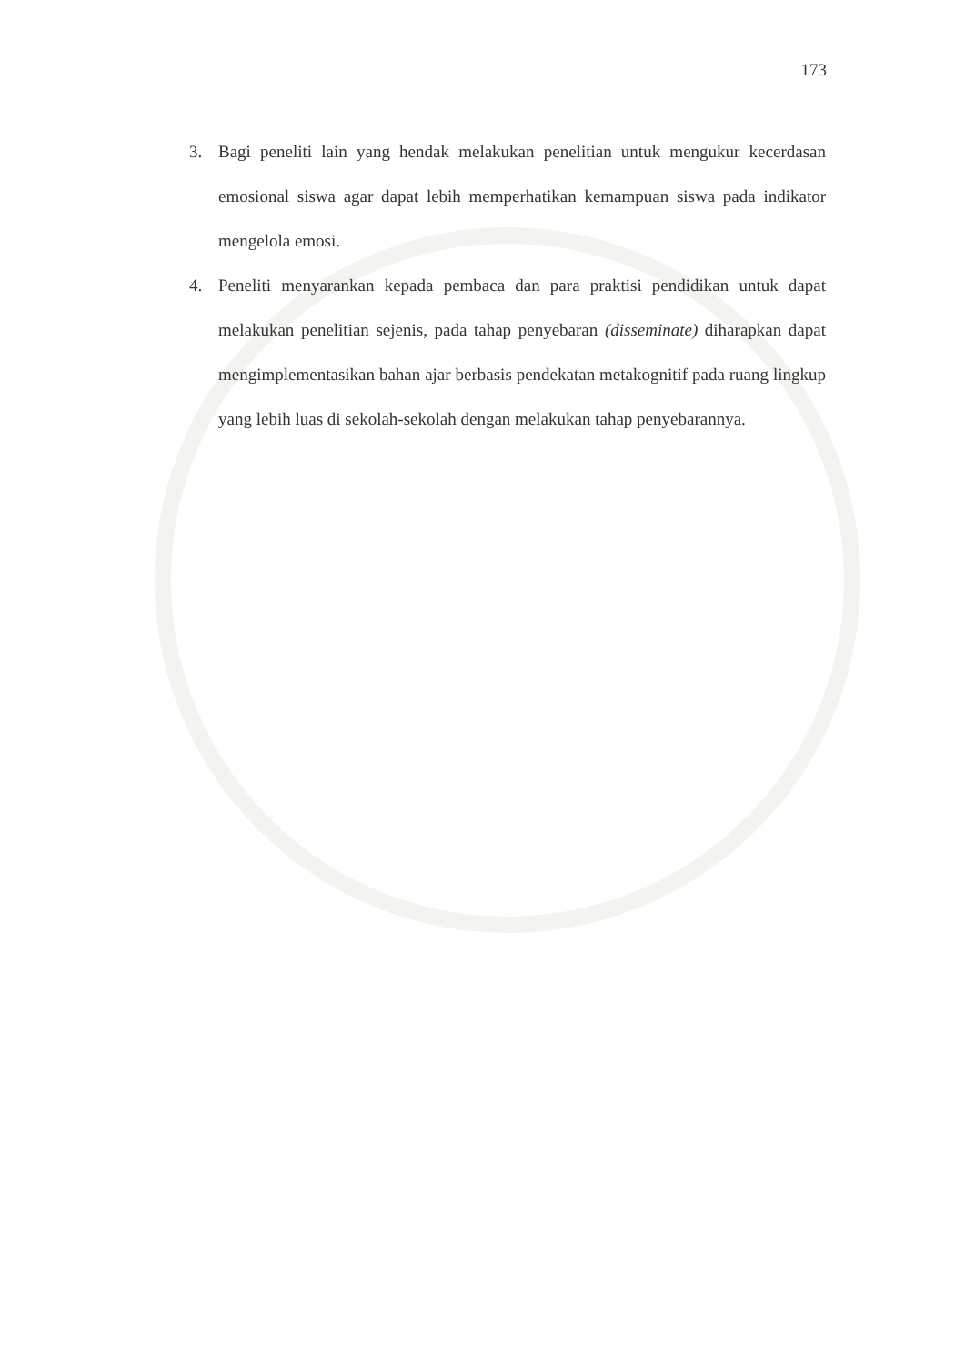173
3. Bagi peneliti lain yang hendak melakukan penelitian untuk mengukur kecerdasan emosional siswa agar dapat lebih memperhatikan kemampuan siswa pada indikator mengelola emosi.
4. Peneliti menyarankan kepada pembaca dan para praktisi pendidikan untuk dapat melakukan penelitian sejenis, pada tahap penyebaran (disseminate) diharapkan dapat mengimplementasikan bahan ajar berbasis pendekatan metakognitif pada ruang lingkup yang lebih luas di sekolah-sekolah dengan melakukan tahap penyebarannya.